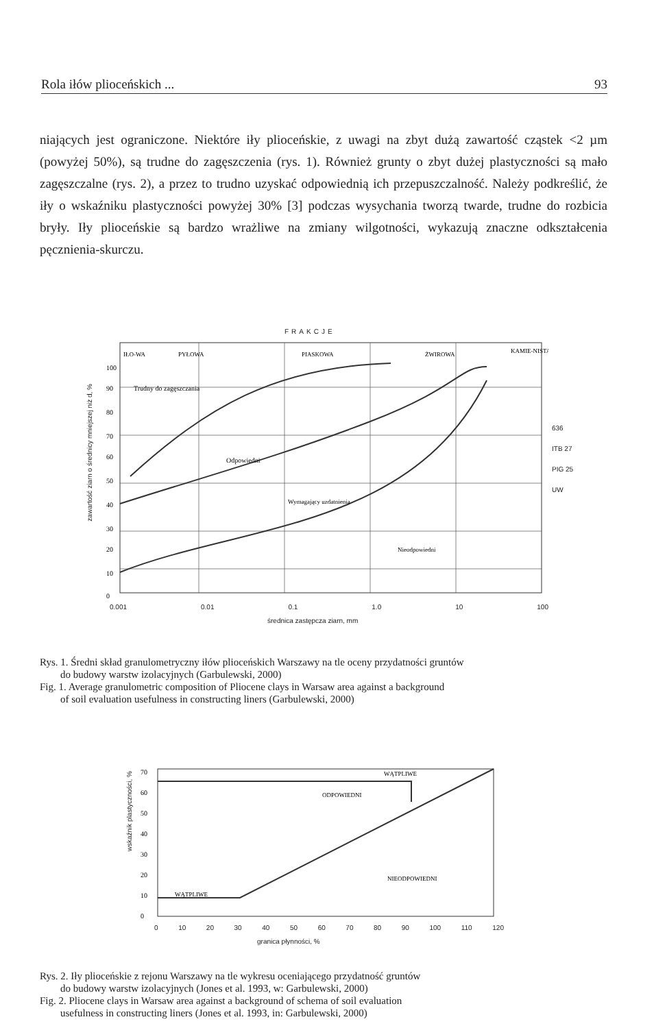Rola iłów plioceńskich ... 93
niających jest ograniczone. Niektóre iły plioceńskie, z uwagi na zbyt dużą zawartość cząstek <2 µm (powyżej 50%), są trudne do zagęszczenia (rys. 1). Również grunty o zbyt dużej plastyczności są mało zagęszczalne (rys. 2), a przez to trudno uzyskać odpowiednią ich przepuszczalność. Należy podkreślić, że iły o wskaźniku plastyczności powyżej 30% [3] podczas wysychania tworzą twarde, trudne do rozbicia bryły. Iły plioceńskie są bardzo wrażliwe na zmiany wilgotności, wykazują znaczne odkształcenia pęcznienia-skurczu.
FRAKCJE
Trudny do zagęszczania
Odpowiedni
Wymagający uzdatnienia
Nieodpowiedni
IŁO-WA
PYŁOWA
PIASKOWA
ŻWIROWA
KAMIE-NISTA
100
90
80
70
60
50
40
30
20
10
0
0.001 0.01 0.1 1.0 10 100
średnica zastępcza ziarn, mm
636
ITB 27
PIG 25
UW
zawartość ziarn o średnicy mniejszej niż d, %
Rys. 1. Średni skład granulometryczny iłów plioceńskich Warszawy na tle oceny przydatności gruntów
do budowy warstw izolacyjnych (Garbulewski, 2000)
Fig. 1. Average granulometric composition of Pliocene clays in Warsaw area against a background
of soil evaluation usefulness in constructing liners (Garbulewski, 2000)
ODPOWIEDNI
WĄTPLIWE
NIEODPOWIEDNI
WĄTPLIWE
70
60
50
40
30
20
10
0
0 10 20 30 40 50 60 70 80 90 100 110 120
granica płynności, %
wskaźnik plastyczności, %
Rys. 2. Iły plioceńskie z rejonu Warszawy na tle wykresu oceniającego przydatność gruntów
do budowy warstw izolacyjnych (Jones et al. 1993, w: Garbulewski, 2000)
Fig. 2. Pliocene clays in Warsaw area against a background of schema of soil evaluation
usefulness in constructing liners (Jones et al. 1993, in: Garbulewski, 2000)